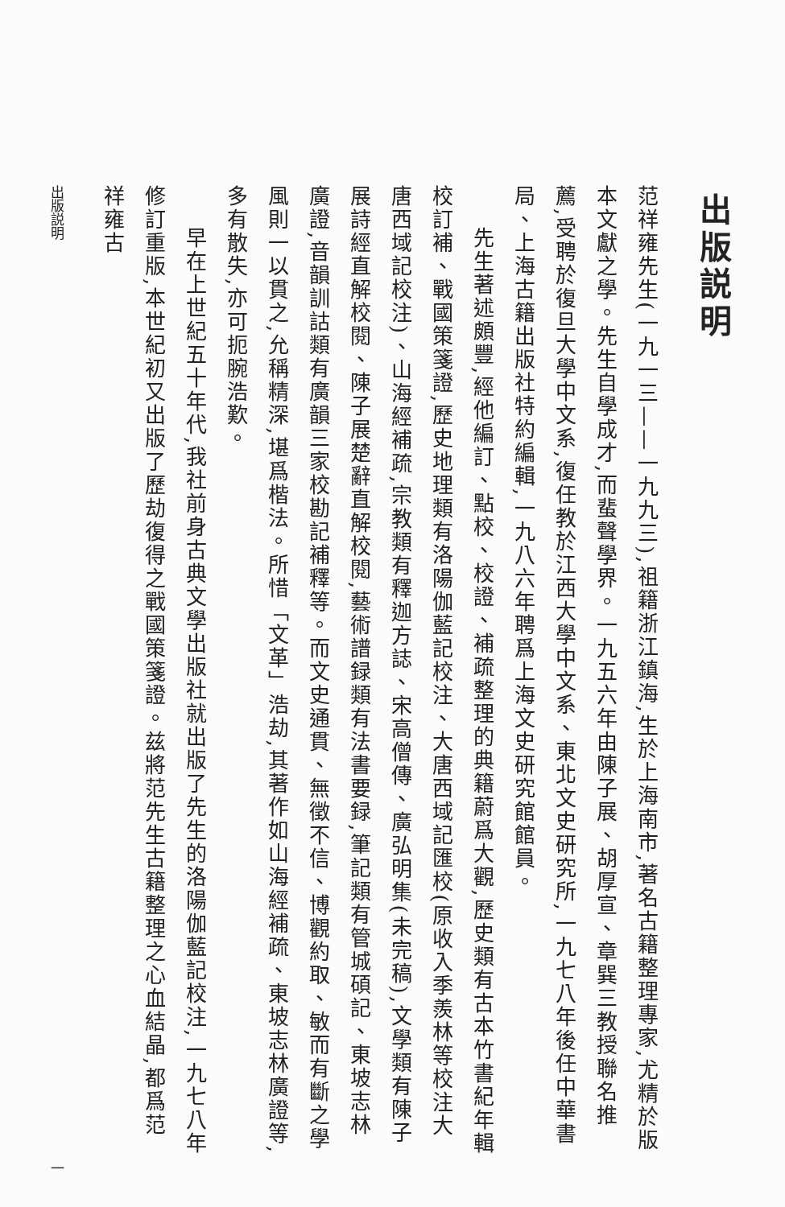出版説明
范祥雍先生(一九一三——一九九三),祖籍浙江鎮海,生於上海南市,著名古籍整理專家,尤精於版本文獻之學。先生自學成才,而蜚聲學界。一九五六年由陳子展、胡厚宣、章巽三教授聯名推薦,受聘於復旦大學中文系,復任教於江西大學中文系、東北文史研究所,一九七八年後任中華書局、上海古籍出版社特約編輯,一九八六年聘爲上海文史研究館館員。
先生著述頗豐,經他編訂、點校、校證、補疏整理的典籍蔚爲大觀,歷史類有古本竹書紀年輯校訂補、戰國策箋證,歷史地理類有洛陽伽藍記校注、大唐西域記匯校(原收入季羨林等校注大唐西域記校注)、山海經補疏,宗教類有釋迦方誌、宋高僧傳、廣弘明集(未完稿),文學類有陳子展詩經直解校閱、陳子展楚辭直解校閱,藝術譜録類有法書要録,筆記類有管城碩記、東坡志林廣證,音韻訓詁類有廣韻三家校勘記補釋等。而文史通貫、無徵不信、博觀約取、敏而有斷之學風則一以貫之,允稱精深,堪爲楷法。所惜「文革」浩劫,其著作如山海經補疏、東坡志林廣證等,多有散失,亦可扼腕浩歎。
早在上世紀五十年代,我社前身古典文學出版社就出版了先生的洛陽伽藍記校注,一九七八年修訂重版,本世紀初又出版了歷劫復得之戰國策箋證。兹將范先生古籍整理之心血結晶,都爲范祥雍古
出版説明 一